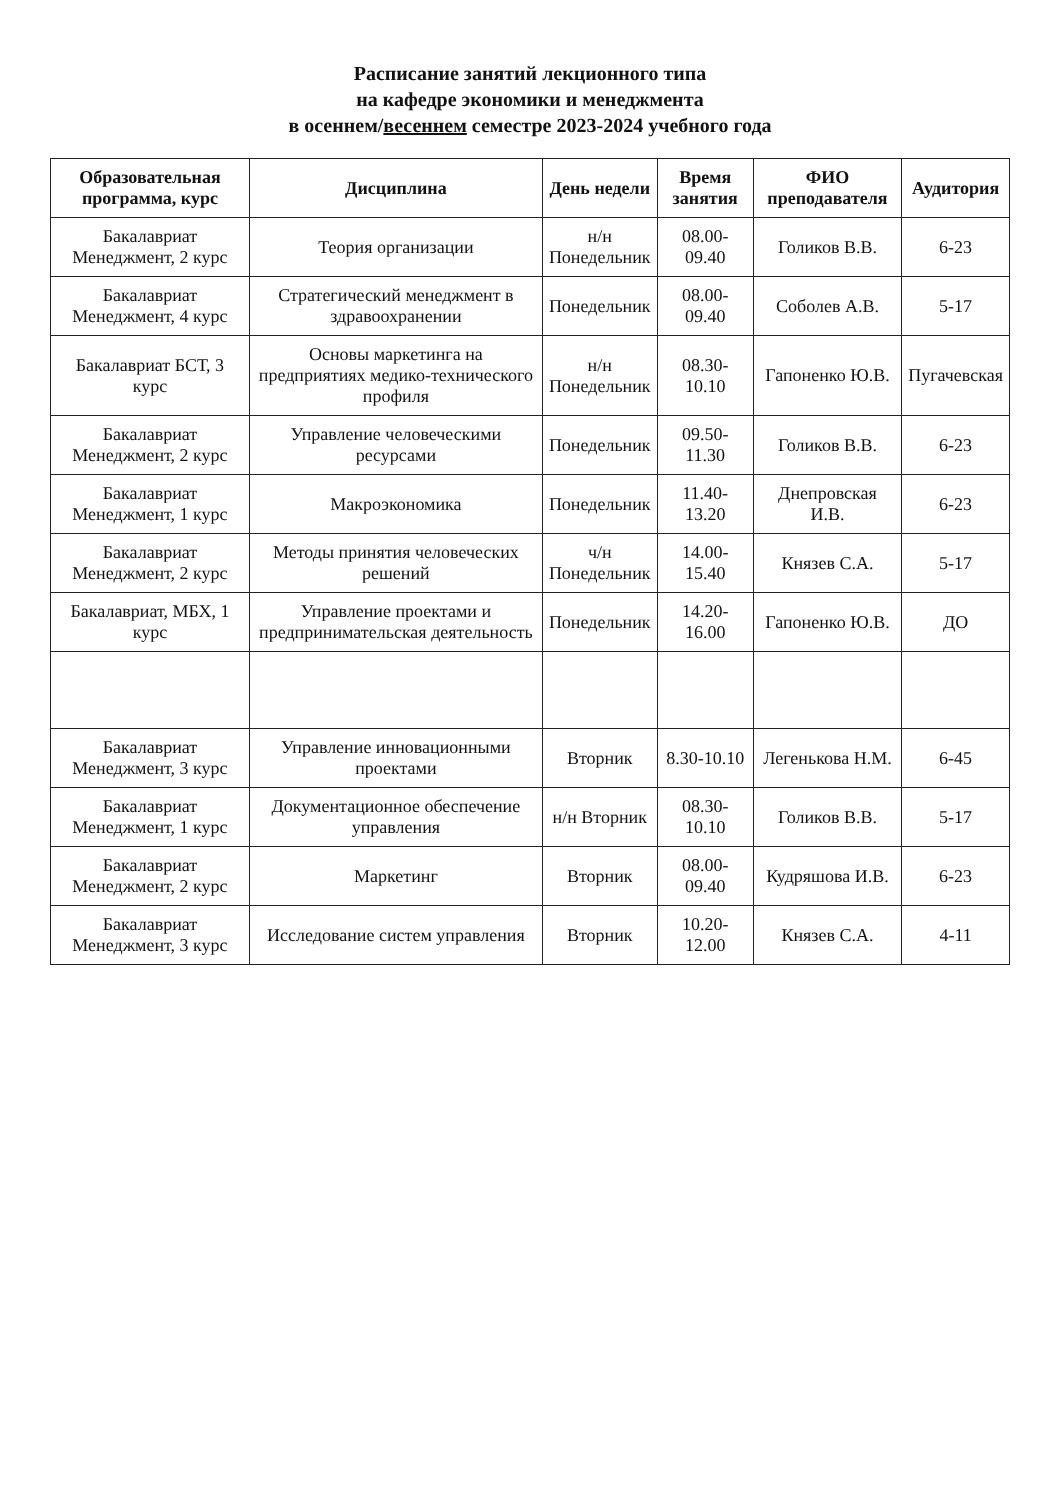Расписание занятий лекционного типа
на кафедре экономики и менеджмента
в осеннем/весеннем семестре 2023-2024 учебного года
| Образовательная программа, курс | Дисциплина | День недели | Время занятия | ФИО преподавателя | Аудитория |
| --- | --- | --- | --- | --- | --- |
| Бакалавриат Менеджмент, 2 курс | Теория организации | н/н Понедельник | 08.00-09.40 | Голиков В.В. | 6-23 |
| Бакалавриат Менеджмент, 4 курс | Стратегический менеджмент в здравоохранении | Понедельник | 08.00-09.40 | Соболев А.В. | 5-17 |
| Бакалавриат БСТ, 3 курс | Основы маркетинга на предприятиях медико-технического профиля | н/н Понедельник | 08.30-10.10 | Гапоненко Ю.В. | Пугачевская |
| Бакалавриат Менеджмент, 2 курс | Управление человеческими ресурсами | Понедельник | 09.50-11.30 | Голиков В.В. | 6-23 |
| Бакалавриат Менеджмент, 1 курс | Макроэкономика | Понедельник | 11.40-13.20 | Днепровская И.В. | 6-23 |
| Бакалавриат Менеджмент, 2 курс | Методы принятия человеческих решений | ч/н Понедельник | 14.00-15.40 | Князев С.А. | 5-17 |
| Бакалавриат, МБХ, 1 курс | Управление проектами и предпринимательская деятельность | Понедельник | 14.20-16.00 | Гапоненко Ю.В. | ДО |
| Бакалавриат Менеджмент, 3 курс | Управление инновационными проектами | Вторник | 8.30-10.10 | Легенькова Н.М. | 6-45 |
| Бакалавриат Менеджмент, 1 курс | Документационное обеспечение управления | н/н Вторник | 08.30-10.10 | Голиков В.В. | 5-17 |
| Бакалавриат Менеджмент, 2 курс | Маркетинг | Вторник | 08.00-09.40 | Кудряшова И.В. | 6-23 |
| Бакалавриат Менеджмент, 3 курс | Исследование систем управления | Вторник | 10.20-12.00 | Князев С.А. | 4-11 |